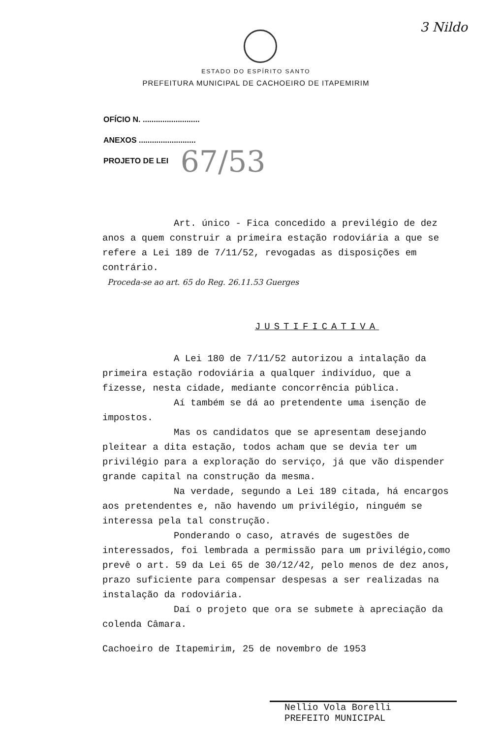3 Nildo
ESTADO DO ESPÍRITO SANTO
PREFEITURA MUNICIPAL DE CACHOEIRO DE ITAPEMIRIM
OFÍCIO N. ..........................
ANEXOS ..........................
PROJETO DE LEI 67/53
Art. único - Fica concedido a previlégio de dez anos a quem construir a primeira estação rodoviária a que se refere a Lei 189 de 7/11/52, revogadas as disposições em contrário.
Proceda-se ao art. 65 do Reg. 26.11.53 Guerges
JUSTIFICATIVA
A Lei 180 de 7/11/52 autorizou a intalação da primeira estação rodoviária a qualquer indivíduo, que a fizesse, nesta cidade, mediante concorrência pública.
Aí também se dá ao pretendente uma isenção de impostos.
Mas os candidatos que se apresentam desejando pleitear a dita estação, todos acham que se devia ter um privilégio para a exploração do serviço, já que vão dispender grande capital na construção da mesma.
Na verdade, segundo a Lei 189 citada, há encargos aos pretendentes e, não havendo um privilégio, ninguém se interessa pela tal construção.
Ponderando o caso, através de sugestões de interessados, foi lembrada a permissão para um privilégio,como prevê o art. 59 da Lei 65 de 30/12/42, pelo menos de dez anos, prazo suficiente para compensar despesas a ser realizadas na instalação da rodoviária.
Daí o projeto que ora se submete à apreciação da colenda Câmara.
Cachoeiro de Itapemirim, 25 de novembro de 1953
Nellio Vola Borelli
PREFEITO MUNICIPAL